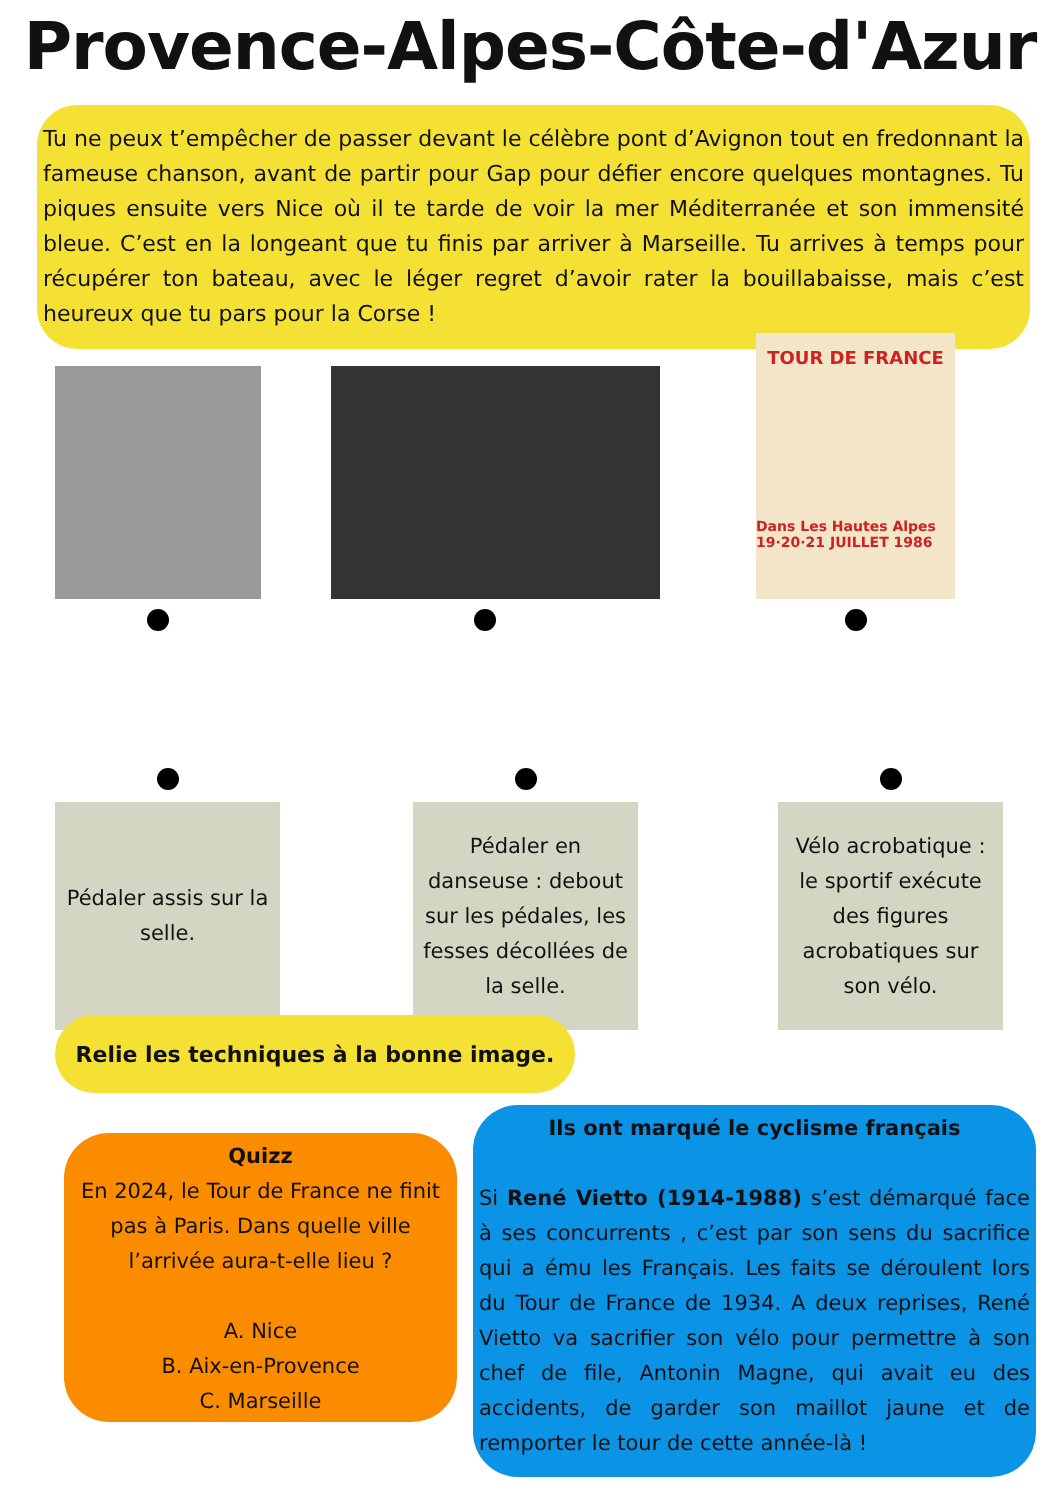Provence-Alpes-Côte-d'Azur
Tu ne peux t’empêcher de passer devant le célèbre pont d’Avignon tout en fredonnant la fameuse chanson, avant de partir pour Gap pour défier encore quelques montagnes. Tu piques ensuite vers Nice où il te tarde de voir la mer Méditerranée et son immensité bleue. C’est en la longeant que tu finis par arriver à Marseille. Tu arrives à temps pour récupérer ton bateau, avec le léger regret d’avoir rater la bouillabaisse, mais c’est heureux que tu pars pour la Corse !
TOUR DE FRANCE
Dans Les Hautes Alpes 19·20·21 JUILLET 1986
Pédaler assis sur la selle. Pédaler en danseuse : debout sur les pédales, les fesses décollées de la selle.
Vélo acrobatique : le sportif exécute des figures acrobatiques sur son vélo.
Relie les techniques à la bonne image.
Quizz
En 2024, le Tour de France ne finit pas à Paris. Dans quelle ville l’arrivée aura-t-elle lieu ?
A. Nice
B. Aix-en-Provence
C. Marseille
Ils ont marqué le cyclisme français
Si René Vietto (1914-1988) s’est démarqué face à ses concurrents , c’est par son sens du sacrifice qui a ému les Français. Les faits se déroulent lors du Tour de France de 1934. A deux reprises, René Vietto va sacrifier son vélo pour permettre à son chef de file, Antonin Magne, qui avait eu des accidents, de garder son maillot jaune et de remporter le tour de cette année-là !